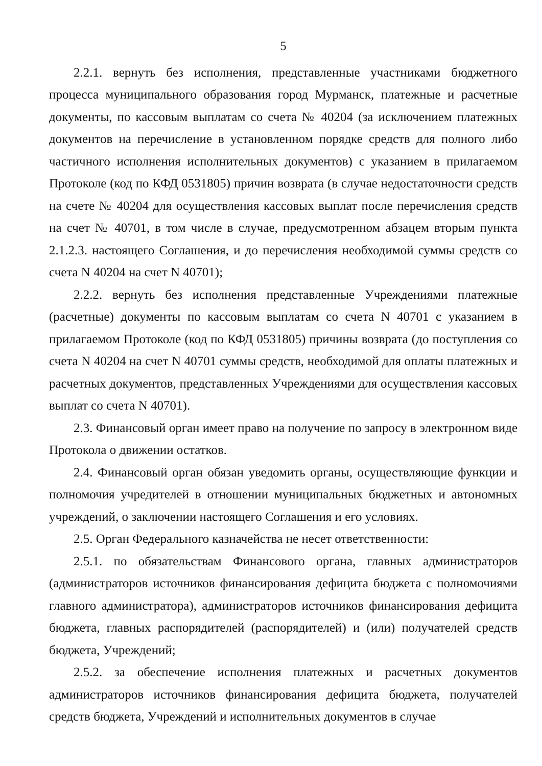5
2.2.1. вернуть без исполнения, представленные участниками бюджетного процесса муниципального образования город Мурманск, платежные и расчетные документы, по кассовым выплатам со счета № 40204 (за исключением платежных документов на перечисление в установленном порядке средств для полного либо частичного исполнения исполнительных документов) с указанием в прилагаемом Протоколе (код по КФД 0531805) причин возврата (в случае недостаточности средств на счете № 40204 для осуществления кассовых выплат после перечисления средств на счет № 40701, в том числе в случае, предусмотренном абзацем вторым пункта 2.1.2.3. настоящего Соглашения, и до перечисления необходимой суммы средств со счета N 40204 на счет N 40701);
2.2.2. вернуть без исполнения представленные Учреждениями платежные (расчетные) документы по кассовым выплатам со счета N 40701 с указанием в прилагаемом Протоколе (код по КФД 0531805) причины возврата (до поступления со счета N 40204 на счет N 40701 суммы средств, необходимой для оплаты платежных и расчетных документов, представленных Учреждениями для осуществления кассовых выплат со счета N 40701).
2.3. Финансовый орган имеет право на получение по запросу в электронном виде Протокола о движении остатков.
2.4. Финансовый орган обязан уведомить органы, осуществляющие функции и полномочия учредителей в отношении муниципальных бюджетных и автономных учреждений, о заключении настоящего Соглашения и его условиях.
2.5. Орган Федерального казначейства не несет ответственности:
2.5.1. по обязательствам Финансового органа, главных администраторов (администраторов источников финансирования дефицита бюджета с полномочиями главного администратора), администраторов источников финансирования дефицита бюджета, главных распорядителей (распорядителей) и (или) получателей средств бюджета, Учреждений;
2.5.2. за обеспечение исполнения платежных и расчетных документов администраторов источников финансирования дефицита бюджета, получателей средств бюджета, Учреждений и исполнительных документов в случае